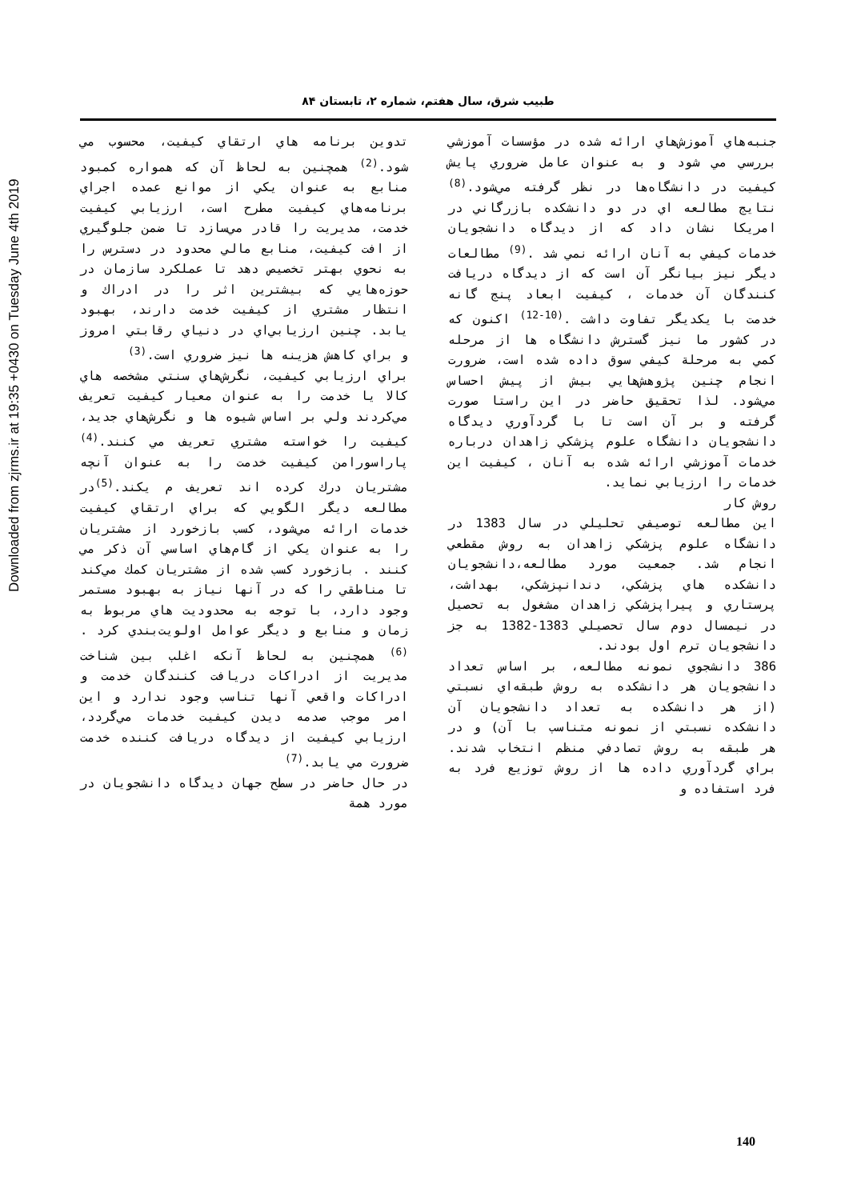طبیب شرق، سال هفتم، شماره ۲، تابستان ۸۴
Downloaded from zjrms.ir at 19:35 +0430 on Tuesday June 4th 2019
تدوین برنامه هاي ارتقاي كيفيت، محسوب مي شود.<sup>(2)</sup> همچنين به لحاظ آن كه همواره كمبود منابع به عنوان يكي از موانع عمده اجراي برنامه‌هاي كيفيت مطرح است، ارزيابي كيفيت خدمت، مديريت را قادر مي‌سازد تا ضمن جلوگيري از افت كيفيت، منابع مالي محدود در دسترس را به نحوي بهتر تخصيص دهد تا عملكرد سازمان در حوزه‌هايي كه بيشترين اثر را در ادراك و انتظار مشتري از كيفيت خدمت دارند، بهبود يابد. چنين ارزيابي‌اي در دنياي رقابتي امروز و براي كاهش هزينه ها نيز ضروري است.<sup>(3)</sup>
براي ارزيابي كيفيت، نگرش‌هاي سنتي مشخصه هاي كالا يا خدمت را به عنوان معيار كيفيت تعريف مي‌كردند ولي بر اساس شيوه ها و نگرش‌هاي جديد، كيفيت را خواسته مشتري تعريف مي كنند.<sup>(4)</sup> پاراسورامن كيفيت خدمت را به عنوان آنچه مشتريان درك كرده اند تعريف م يكند.<sup>(5)</sup>در مطالعه ديگر الگويي كه براي ارتقاي كيفيت خدمات ارائه مي‌شود، كسب بازخورد از مشتريان را به عنوان يكي از گام‌هاي اساسي آن ذكر مي كنند . بازخورد كسب شده از مشتريان كمك مي‌كند تا مناطقي را كه در آنها نياز به بهبود مستمر وجود دارد، با توجه به محدوديت هاي مربوط به زمان و منابع و ديگر عوامل اولويت‌بندي كرد .<sup>(6)</sup> همچنين به لحاظ آنكه اغلب بين شناخت مديريت از ادراكات دريافت كنندگان خدمت و ادراكات واقعي آنها تناسب وجود ندارد و اين امر موجب صدمه ديدن كيفيت خدمات مي‌گردد، ارزيابي كيفيت از ديدگاه دريافت كننده خدمت ضرورت مي يابد.<sup>(7)</sup>
در حال حاضر در سطح جهان ديدگاه دانشجويان در مورد همة
جنبه‌هاي آموزش‌هاي ارائه شده در مؤسسات آموزشي بررسي مي شود و به عنوان عامل ضروري پايش كيفيت در دانشگاه‌ها در نظر گرفته مي‌شود.<sup>(8)</sup> نتايج مطالعه اي در دو دانشكده بازرگاني در امريكا نشان داد كه از ديدگاه دانشجويان خدمات كيفي به آنان ارائه نمي شد .<sup>(9)</sup> مطالعات ديگر نيز بيانگر آن است كه از ديدگاه دريافت كنندگان آن خدمات ، كيفيت ابعاد پنج گانه خدمت با يكديگر تفاوت داشت .<sup>(10-12)</sup> اكنون كه در كشور ما نيز گسترش دانشگاه ها از مرحله كمي به مرحلة كيفي سوق داده شده است، ضرورت انجام چنين پژوهش‌هايي بيش از پيش احساس مي‌شود. لذا تحقيق حاضر در اين راستا صورت گرفته و بر آن است تا با گردآوري ديدگاه دانشجويان دانشگاه علوم پزشكي زاهدان درباره خدمات آموزشي ارائه شده به آنان ، كيفيت اين خدمات را ارزيابي نمايد.
روش كار
اين مطالعه توصيفي تحليلي در سال 1383 در دانشگاه علوم پزشكي زاهدان به روش مقطعي انجام شد. جمعيت مورد مطالعه،دانشجويان دانشكده هاي پزشكي، دندانپزشكي، بهداشت، پرستاري و پيراپزشكي زاهدان مشغول به تحصيل در نيمسال دوم سال تحصيلي 1383-1382 به جز دانشجويان ترم اول بودند.
386 دانشجوي نمونه مطالعه، بر اساس تعداد دانشجويان هر دانشكده به روش طبقه‌اي نسبتي (از هر دانشكده به تعداد دانشجويان آن دانشكده نسبتي از نمونه متناسب با آن) و در هر طبقه به روش تصادفي منظم انتخاب شدند. براي گردآوري داده ها از روش توزيع فرد به فرد استفاده و
140